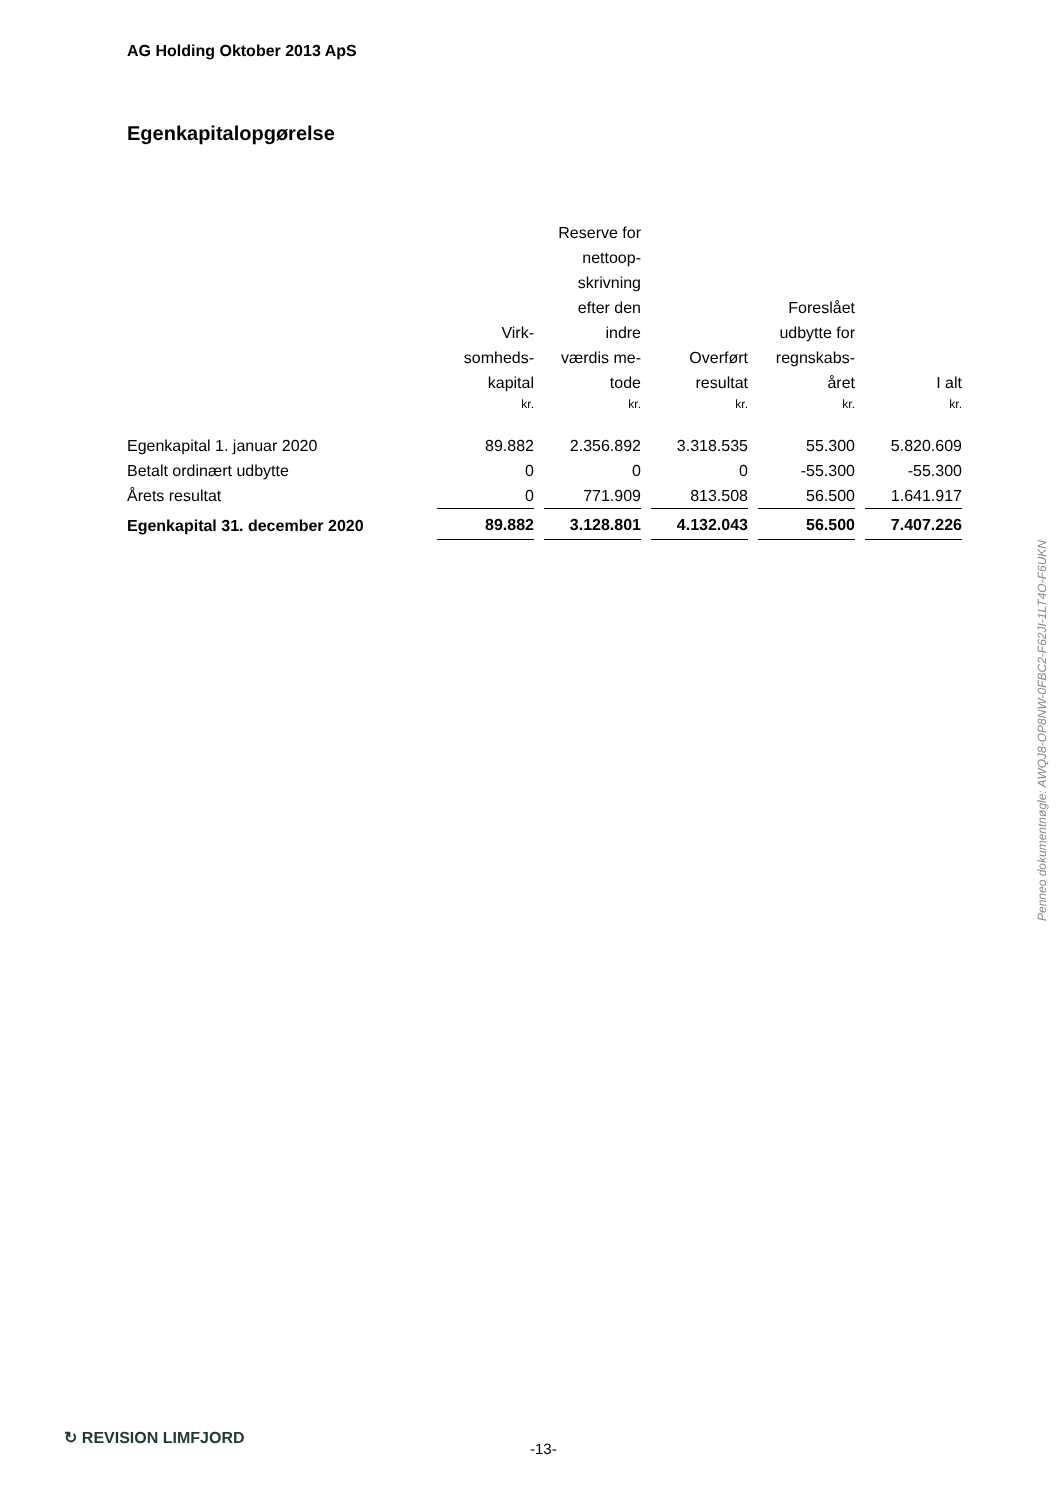AG Holding Oktober 2013 ApS
Egenkapitalopgørelse
| | Virk- somheds- kapital | Reserve for nettoop- skrivning efter den indre værdis me- tode | Overført resultat | Foreslået udbytte for regnskabs- året | I alt |
| --- | --- | --- | --- | --- | --- |
| | kr. | kr. | kr. | kr. | kr. |
| Egenkapital 1. januar 2020 | 89.882 | 2.356.892 | 3.318.535 | 55.300 | 5.820.609 |
| Betalt ordinært udbytte | 0 | 0 | 0 | -55.300 | -55.300 |
| Årets resultat | 0 | 771.909 | 813.508 | 56.500 | 1.641.917 |
| Egenkapital 31. december 2020 | 89.882 | 3.128.801 | 4.132.043 | 56.500 | 7.407.226 |
Penneo dokumentnøgle: AWQJ8-OP8NW-0FBC2-F62JI-1LT4O-F6UKN
↻ REVISION LIMFJORD
-13-